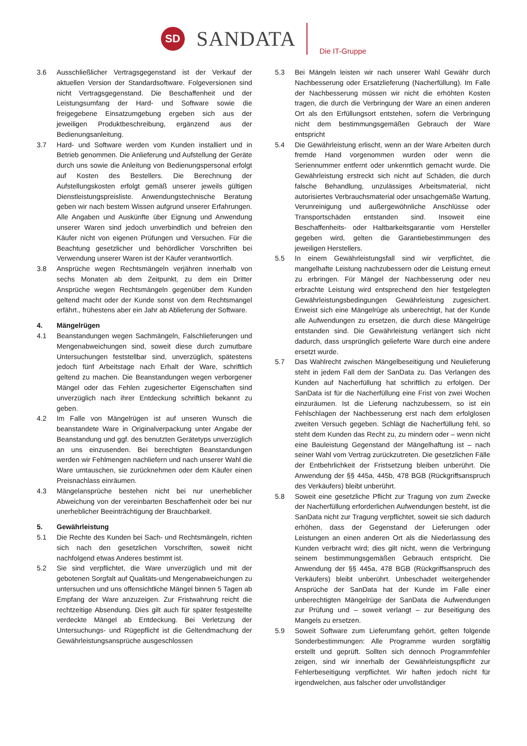SD
SANDATA
Die IT-Gruppe
3.6 Ausschließlicher Vertragsgegenstand ist der Verkauf der aktuellen Version der Standardsoftware. Folgeversionen sind nicht Vertragsgegenstand. Die Beschaffenheit und der Leistungsumfang der Hard- und Software sowie die freigegebene Einsatzumgebung ergeben sich aus der jeweiligen Produktbeschreibung, ergänzend aus der Bedienungsanleitung.
3.7 Hard- und Software werden vom Kunden installiert und in Betrieb genommen. Die Anlieferung und Aufstellung der Geräte durch uns sowie die Anleitung von Bedienungspersonal erfolgt auf Kosten des Bestellers. Die Berechnung der Aufstellungskosten erfolgt gemäß unserer jeweils gültigen Dienstleistungspreisliste. Anwendungstechnische Beratung geben wir nach bestem Wissen aufgrund unserer Erfahrungen. Alle Angaben und Auskünfte über Eignung und Anwendung unserer Waren sind jedoch unverbindlich und befreien den Käufer nicht von eigenen Prüfungen und Versuchen. Für die Beachtung gesetzlicher und behördlicher Vorschriften bei Verwendung unserer Waren ist der Käufer verantwortlich.
3.8 Ansprüche wegen Rechtsmängeln verjähren innerhalb von sechs Monaten ab dem Zeitpunkt, zu dem ein Dritter Ansprüche wegen Rechtsmängeln gegenüber dem Kunden geltend macht oder der Kunde sonst von dem Rechtsmangel erfährt., frühestens aber ein Jahr ab Ablieferung der Software.
4. Mängelrügen
4.1 Beanstandungen wegen Sachmängeln, Falschlieferungen und Mengenabweichungen sind, soweit diese durch zumutbare Untersuchungen feststellbar sind, unverzüglich, spätestens jedoch fünf Arbeitstage nach Erhalt der Ware, schriftlich geltend zu machen. Die Beanstandungen wegen verborgener Mängel oder das Fehlen zugesicherter Eigenschaften sind unverzüglich nach ihrer Entdeckung schriftlich bekannt zu geben.
4.2 Im Falle von Mängelrügen ist auf unseren Wunsch die beanstandete Ware in Originalverpackung unter Angabe der Beanstandung und ggf. des benutzten Gerätetyps unverzüglich an uns einzusenden. Bei berechtigten Beanstandungen werden wir Fehlmengen nachliefern und nach unserer Wahl die Ware umtauschen, sie zurücknehmen oder dem Käufer einen Preisnachlass einräumen.
4.3 Mängelansprüche bestehen nicht bei nur unerheblicher Abweichung von der vereinbarten Beschaffenheit oder bei nur unerheblicher Beeinträchtigung der Brauchbarkeit.
5. Gewährleistung
5.1 Die Rechte des Kunden bei Sach- und Rechtsmängeln, richten sich nach den gesetzlichen Vorschriften, soweit nicht nachfolgend etwas Anderes bestimmt ist.
5.2 Sie sind verpflichtet, die Ware unverzüglich und mit der gebotenen Sorgfalt auf Qualitäts-und Mengenabweichungen zu untersuchen und uns offensichtliche Mängel binnen 5 Tagen ab Empfang der Ware anzuzeigen. Zur Fristwahrung reicht die rechtzeitige Absendung. Dies gilt auch für später festgestellte verdeckte Mängel ab Entdeckung. Bei Verletzung der Untersuchungs- und Rügepflicht ist die Geltendmachung der Gewährleistungsansprüche ausgeschlossen
5.3 Bei Mängeln leisten wir nach unserer Wahl Gewähr durch Nachbesserung oder Ersatzlieferung (Nacherfüllung). Im Falle der Nachbesserung müssen wir nicht die erhöhten Kosten tragen, die durch die Verbringung der Ware an einen anderen Ort als den Erfüllungsort entstehen, sofern die Verbringung nicht dem bestimmungsgemäßen Gebrauch der Ware entspricht
5.4 Die Gewährleistung erlischt, wenn an der Ware Arbeiten durch fremde Hand vorgenommen wurden oder wenn die Seriennummer entfernt oder unkenntlich gemacht wurde. Die Gewährleistung erstreckt sich nicht auf Schäden, die durch falsche Behandlung, unzulässiges Arbeitsmaterial, nicht autorisiertes Verbrauchsmaterial oder unsachgemäße Wartung, Verunreinigung und außergewöhnliche Anschlüsse oder Transportschäden entstanden sind. Insoweit eine Beschaffenheits- oder Haltbarkeitsgarantie vom Hersteller gegeben wird, gelten die Garantiebestimmungen des jeweiligen Herstellers.
5.5 In einem Gewährleistungsfall sind wir verpflichtet, die mangelhafte Leistung nachzubessern oder die Leistung erneut zu erbringen. Für Mängel der Nachbesserung oder neu erbrachte Leistung wird entsprechend den hier festgelegten Gewährleistungsbedingungen Gewährleistung zugesichert. Erweist sich eine Mängelrüge als unberechtigt, hat der Kunde alle Aufwendungen zu ersetzen, die durch diese Mängelrüge entstanden sind. Die Gewährleistung verlängert sich nicht dadurch, dass ursprünglich gelieferte Ware durch eine andere ersetzt wurde.
5.7 Das Wahlrecht zwischen Mängelbeseitigung und Neulieferung steht in jedem Fall dem der SanData zu. Das Verlangen des Kunden auf Nacherfüllung hat schriftlich zu erfolgen. Der SanData ist für die Nacherfüllung eine Frist von zwei Wochen einzuräumen. Ist die Lieferung nachzubessern, so ist ein Fehlschlagen der Nachbesserung erst nach dem erfolglosen zweiten Versuch gegeben. Schlägt die Nacherfüllung fehl, so steht dem Kunden das Recht zu, zu mindern oder – wenn nicht eine Bauleistung Gegenstand der Mängelhaftung ist – nach seiner Wahl vom Vertrag zurückzutreten. Die gesetzlichen Fälle der Entbehrlichkeit der Fristsetzung bleiben unberührt. Die Anwendung der §§ 445a, 445b, 478 BGB (Rückgriffsanspruch des Verkäufers) bleibt unberührt.
5.8 Soweit eine gesetzliche Pflicht zur Tragung von zum Zwecke der Nacherfüllung erforderlichen Aufwendungen besteht, ist die SanData nicht zur Tragung verpflichtet, soweit sie sich dadurch erhöhen, dass der Gegenstand der Lieferungen oder Leistungen an einen anderen Ort als die Niederlassung des Kunden verbracht wird; dies gilt nicht, wenn die Verbringung seinem bestimmungsgemäßen Gebrauch entspricht. Die Anwendung der §§ 445a, 478 BGB (Rückgriffsanspruch des Verkäufers) bleibt unberührt. Unbeschadet weitergehender Ansprüche der SanData hat der Kunde im Falle einer unberechtigten Mängelrüge der SanData die Aufwendungen zur Prüfung und – soweit verlangt – zur Beseitigung des Mangels zu ersetzen.
5.9 Soweit Software zum Lieferumfang gehört, gelten folgende Sonderbestimmungen: Alle Programme wurden sorgfältig erstellt und geprüft. Sollten sich dennoch Programmfehler zeigen, sind wir innerhalb der Gewährleistungspflicht zur Fehlerbeseitigung verpflichtet. Wir haften jedoch nicht für irgendwelchen, aus falscher oder unvollständiger